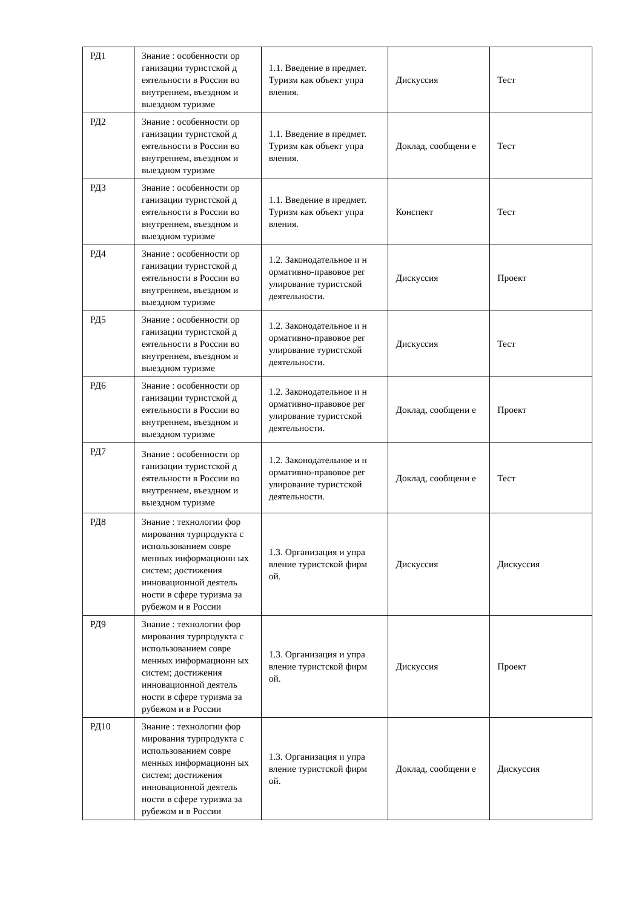| РД1 | Знание : особенности ор ганизации туристской д еятельности в России во внутреннем, въездном и выездном туризме | 1.1. Введение в предмет. Туризм как объект упра вления. | Дискуссия | Тест |
| РД2 | Знание : особенности ор ганизации туристской д еятельности в России во внутреннем, въездном и выездном туризме | 1.1. Введение в предмет. Туризм как объект упра вления. | Доклад, сообщени е | Тест |
| РД3 | Знание : особенности ор ганизации туристской д еятельности в России во внутреннем, въездном и выездном туризме | 1.1. Введение в предмет. Туризм как объект упра вления. | Конспект | Тест |
| РД4 | Знание : особенности ор ганизации туристской д еятельности в России во внутреннем, въездном и выездном туризме | 1.2. Законодательное и н ормативно-правовое рег улирование туристской деятельности. | Дискуссия | Проект |
| РД5 | Знание : особенности ор ганизации туристской д еятельности в России во внутреннем, въездном и выездном туризме | 1.2. Законодательное и н ормативно-правовое рег улирование туристской деятельности. | Дискуссия | Тест |
| РД6 | Знание : особенности ор ганизации туристской д еятельности в России во внутреннем, въездном и выездном туризме | 1.2. Законодательное и н ормативно-правовое рег улирование туристской деятельности. | Доклад, сообщени е | Проект |
| РД7 | Знание : особенности ор ганизации туристской д еятельности в России во внутреннем, въездном и выездном туризме | 1.2. Законодательное и н ормативно-правовое рег улирование туристской деятельности. | Доклад, сообщени е | Тест |
| РД8 | Знание : технологии фор мирования турпродукта с использованием совре менных информационн ых систем; достижения инновационной деятель ности в сфере туризма за рубежом и в России | 1.3. Организация и упра вление туристской фирм ой. | Дискуссия | Дискуссия |
| РД9 | Знание : технологии фор мирования турпродукта с использованием совре менных информационн ых систем; достижения инновационной деятель ности в сфере туризма за рубежом и в России | 1.3. Организация и упра вление туристской фирм ой. | Дискуссия | Проект |
| РД10 | Знание : технологии фор мирования турпродукта с использованием совре менных информационн ых систем; достижения инновационной деятель ности в сфере туризма за рубежом и в России | 1.3. Организация и упра вление туристской фирм ой. | Доклад, сообщени е | Дискуссия |